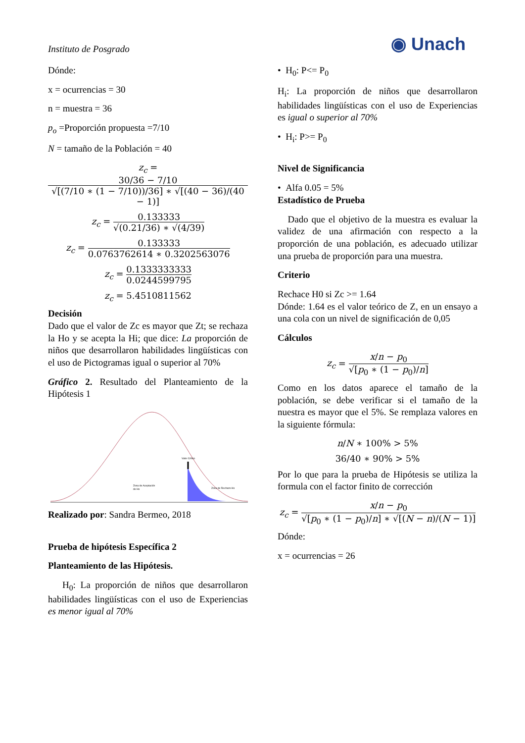Instituto de Posgrado ◉ Unach
Dónde:
x = ocurrencias = 30
n = muestra = 36
p<sub>o</sub> =Proporción propuesta =7/10
N = tamaño de la Población = 40
z<sub>c</sub> = 30/36 − 7/10 √[(7/10 ∗ (1 − 7/10))/36] ∗ √[(40 − 36)/(40 − 1)]
z<sub>c</sub> = 0.133333 √(0.21/36) ∗ √(4/39)
z<sub>c</sub> = 0.133333 0.0763762614 ∗ 0.3202563076
z<sub>c</sub> = 0.1333333333 0.0244599795
z<sub>c</sub> = 5.4510811562
Decisión
Dado que el valor de Zc es mayor que Zt; se rechaza la Ho y se acepta la Hi; que dice: La proporción de niños que desarrollaron habilidades lingüísticas con el uso de Pictogramas igual o superior al 70%
Gráfico 2. Resultado del Planteamiento de la Hipótesis 1
Valor Crítico
Zona de Aceptación
de Ho
Zona de Rechazo Ho
Realizado por: Sandra Bermeo, 2018
Prueba de hipótesis Específica 2
Planteamiento de las Hipótesis.
H<sub>0</sub>: La proporción de niños que desarrollaron habilidades lingüísticas con el uso de Experiencias es menor igual al 70%
• H<sub>0</sub>: P<= P<sub>0</sub>
H<sub>i</sub>: La proporción de niños que desarrollaron habilidades lingüísticas con el uso de Experiencias es igual o superior al 70%
• H<sub>i</sub>: P>= P<sub>0</sub>
Nivel de Significancia
• Alfa 0.05 = 5%
Estadístico de Prueba
Dado que el objetivo de la muestra es evaluar la validez de una afirmación con respecto a la proporción de una población, es adecuado utilizar una prueba de proporción para una muestra.
Criterio
Rechace H0 si Zc >= 1.64
Dónde: 1.64 es el valor teórico de Z, en un ensayo a una cola con un nivel de significación de 0,05
Cálculos
z<sub>c</sub> = x/n − p<sub>0</sub> √[p<sub>0</sub> ∗ (1 − p<sub>0</sub>)/n]
Como en los datos aparece el tamaño de la población, se debe verificar si el tamaño de la nuestra es mayor que el 5%. Se remplaza valores en la siguiente fórmula:
n/N ∗ 100% > 5%
36/40 ∗ 90% > 5%
Por lo que para la prueba de Hipótesis se utiliza la formula con el factor finito de corrección
z<sub>c</sub> = x/n − p<sub>0</sub> √[p<sub>0</sub> ∗ (1 − p<sub>0</sub>)/n] ∗ √[(N − n)/(N − 1)]
Dónde:
x = ocurrencias = 26